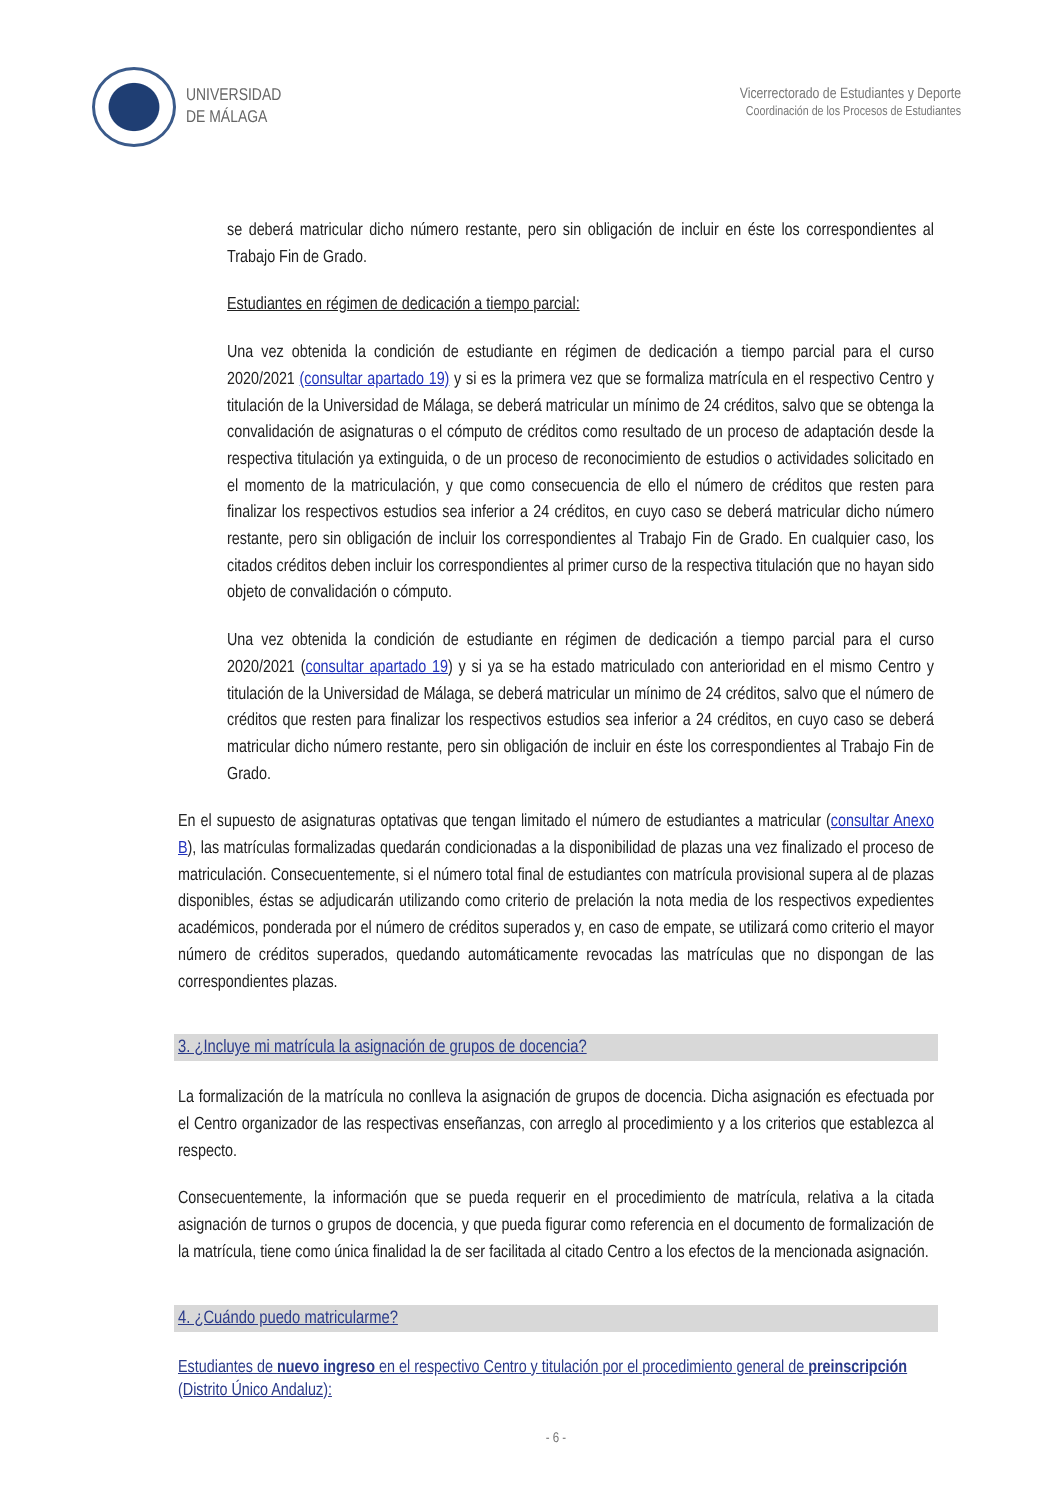UNIVERSIDAD
DE MÁLAGA
Vicerrectorado de Estudiantes y Deporte
Coordinación de los Procesos de Estudiantes
se deberá matricular dicho número restante, pero sin obligación de incluir en éste los correspondientes al Trabajo Fin de Grado.
Estudiantes en régimen de dedicación a tiempo parcial:
Una vez obtenida la condición de estudiante en régimen de dedicación a tiempo parcial para el curso 2020/2021 (consultar apartado 19) y si es la primera vez que se formaliza matrícula en el respectivo Centro y titulación de la Universidad de Málaga, se deberá matricular un mínimo de 24 créditos, salvo que se obtenga la convalidación de asignaturas o el cómputo de créditos como resultado de un proceso de adaptación desde la respectiva titulación ya extinguida, o de un proceso de reconocimiento de estudios o actividades solicitado en el momento de la matriculación, y que como consecuencia de ello el número de créditos que resten para finalizar los respectivos estudios sea inferior a 24 créditos, en cuyo caso se deberá matricular dicho número restante, pero sin obligación de incluir los correspondientes al Trabajo Fin de Grado. En cualquier caso, los citados créditos deben incluir los correspondientes al primer curso de la respectiva titulación que no hayan sido objeto de convalidación o cómputo.
Una vez obtenida la condición de estudiante en régimen de dedicación a tiempo parcial para el curso 2020/2021 (consultar apartado 19) y si ya se ha estado matriculado con anterioridad en el mismo Centro y titulación de la Universidad de Málaga, se deberá matricular un mínimo de 24 créditos, salvo que el número de créditos que resten para finalizar los respectivos estudios sea inferior a 24 créditos, en cuyo caso se deberá matricular dicho número restante, pero sin obligación de incluir en éste los correspondientes al Trabajo Fin de Grado.
En el supuesto de asignaturas optativas que tengan limitado el número de estudiantes a matricular (consultar Anexo B), las matrículas formalizadas quedarán condicionadas a la disponibilidad de plazas una vez finalizado el proceso de matriculación. Consecuentemente, si el número total final de estudiantes con matrícula provisional supera al de plazas disponibles, éstas se adjudicarán utilizando como criterio de prelación la nota media de los respectivos expedientes académicos, ponderada por el número de créditos superados y, en caso de empate, se utilizará como criterio el mayor número de créditos superados, quedando automáticamente revocadas las matrículas que no dispongan de las correspondientes plazas.
3. ¿Incluye mi matrícula la asignación de grupos de docencia?
La formalización de la matrícula no conlleva la asignación de grupos de docencia. Dicha asignación es efectuada por el Centro organizador de las respectivas enseñanzas, con arreglo al procedimiento y a los criterios que establezca al respecto.
Consecuentemente, la información que se pueda requerir en el procedimiento de matrícula, relativa a la citada asignación de turnos o grupos de docencia, y que pueda figurar como referencia en el documento de formalización de la matrícula, tiene como única finalidad la de ser facilitada al citado Centro a los efectos de la mencionada asignación.
4. ¿Cuándo puedo matricularme?
Estudiantes de nuevo ingreso en el respectivo Centro y titulación por el procedimiento general de preinscripción (Distrito Único Andaluz):
- 6 -